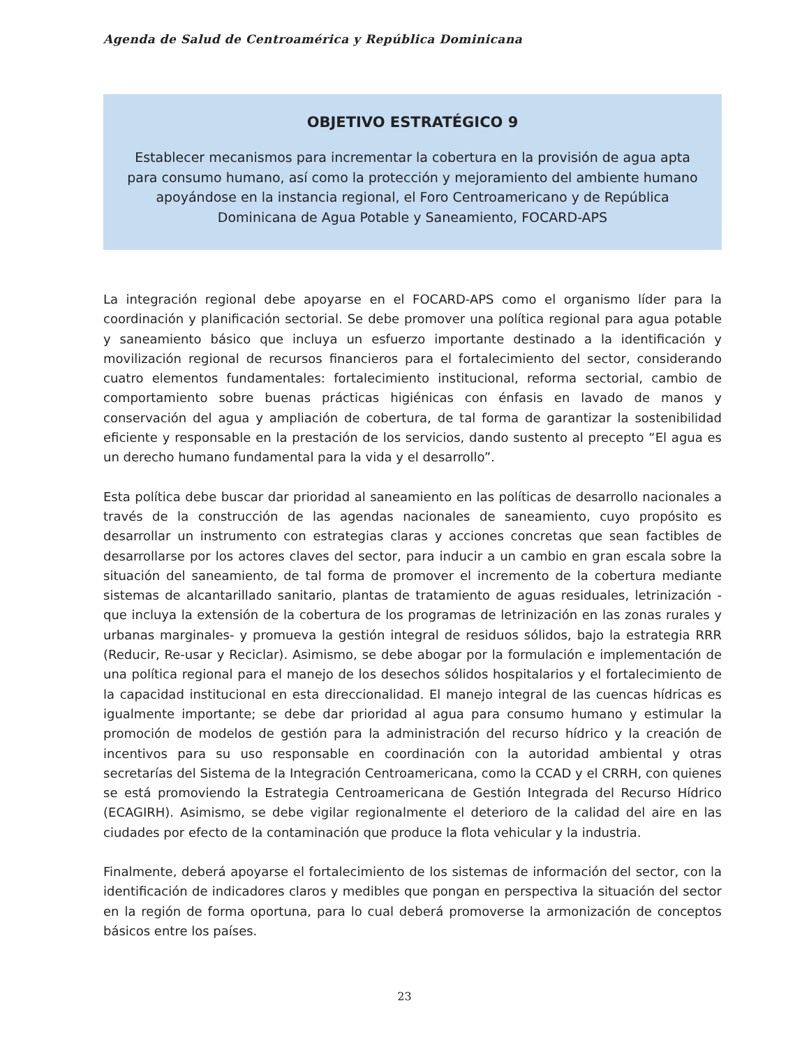Agenda de Salud de Centroamérica y República Dominicana
OBJETIVO ESTRATÉGICO 9
Establecer mecanismos para incrementar la cobertura en la provisión de agua apta para consumo humano, así como la protección y mejoramiento del ambiente humano apoyándose en la instancia regional, el Foro Centroamericano y de República Dominicana de Agua Potable y Saneamiento, FOCARD-APS
La integración regional debe apoyarse en el FOCARD-APS como el organismo líder para la coordinación y planificación sectorial. Se debe promover una política regional para agua potable y saneamiento básico que incluya un esfuerzo importante destinado a la identificación y movilización regional de recursos financieros para el fortalecimiento del sector, considerando cuatro elementos fundamentales: fortalecimiento institucional, reforma sectorial, cambio de comportamiento sobre buenas prácticas higiénicas con énfasis en lavado de manos y conservación del agua y ampliación de cobertura, de tal forma de garantizar la sostenibilidad eficiente y responsable en la prestación de los servicios, dando sustento al precepto “El agua es un derecho humano fundamental para la vida y el desarrollo”.
Esta política debe buscar dar prioridad al saneamiento en las políticas de desarrollo nacionales a través de la construcción de las agendas nacionales de saneamiento, cuyo propósito es desarrollar un instrumento con estrategias claras y acciones concretas que sean factibles de desarrollarse por los actores claves del sector, para inducir a un cambio en gran escala sobre la situación del saneamiento, de tal forma de promover el incremento de la cobertura mediante sistemas de alcantarillado sanitario, plantas de tratamiento de aguas residuales, letrinización -que incluya la extensión de la cobertura de los programas de letrinización en las zonas rurales y urbanas marginales- y promueva la gestión integral de residuos sólidos, bajo la estrategia RRR (Reducir, Re-usar y Reciclar). Asimismo, se debe abogar por la formulación e implementación de una política regional para el manejo de los desechos sólidos hospitalarios y el fortalecimiento de la capacidad institucional en esta direccionalidad. El manejo integral de las cuencas hídricas es igualmente importante; se debe dar prioridad al agua para consumo humano y estimular la promoción de modelos de gestión para la administración del recurso hídrico y la creación de incentivos para su uso responsable en coordinación con la autoridad ambiental y otras secretarías del Sistema de la Integración Centroamericana, como la CCAD y el CRRH, con quienes se está promoviendo la Estrategia Centroamericana de Gestión Integrada del Recurso Hídrico (ECAGIRH). Asimismo, se debe vigilar regionalmente el deterioro de la calidad del aire en las ciudades por efecto de la contaminación que produce la flota vehicular y la industria.
Finalmente, deberá apoyarse el fortalecimiento de los sistemas de información del sector, con la identificación de indicadores claros y medibles que pongan en perspectiva la situación del sector en la región de forma oportuna, para lo cual deberá promoverse la armonización de conceptos básicos entre los países.
23